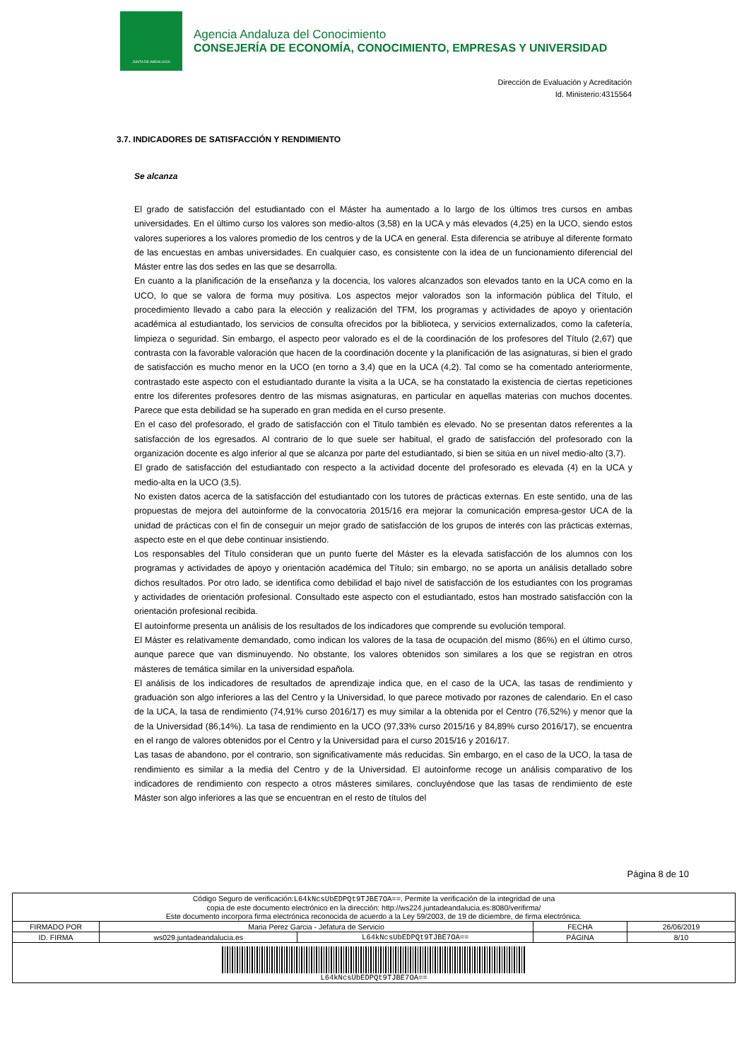JUNTA DE ANDALUCIA
Agencia Andaluza del Conocimiento
CONSEJERÍA DE ECONOMÍA, CONOCIMIENTO, EMPRESAS Y UNIVERSIDAD
Dirección de Evaluación y Acreditación
Id. Ministerio:4315564
3.7. INDICADORES DE SATISFACCIÓN Y RENDIMIENTO
Se alcanza
El grado de satisfacción del estudiantado con el Máster ha aumentado a lo largo de los últimos tres cursos en ambas universidades. En el último curso los valores son medio-altos (3,58) en la UCA y más elevados (4,25) en la UCO, siendo estos valores superiores a los valores promedio de los centros y de la UCA en general. Esta diferencia se atribuye al diferente formato de las encuestas en ambas universidades. En cualquier caso, es consistente con la idea de un funcionamiento diferencial del Máster entre las dos sedes en las que se desarrolla.
En cuanto a la planificación de la enseñanza y la docencia, los valores alcanzados son elevados tanto en la UCA como en la UCO, lo que se valora de forma muy positiva. Los aspectos mejor valorados son la información pública del Título, el procedimiento llevado a cabo para la elección y realización del TFM, los programas y actividades de apoyo y orientación académica al estudiantado, los servicios de consulta ofrecidos por la biblioteca, y servicios externalizados, como la cafetería, limpieza o seguridad. Sin embargo, el aspecto peor valorado es el de la coordinación de los profesores del Título (2,67) que contrasta con la favorable valoración que hacen de la coordinación docente y la planificación de las asignaturas, si bien el grado de satisfacción es mucho menor en la UCO (en torno a 3,4) que en la UCA (4,2). Tal como se ha comentado anteriormente, contrastado este aspecto con el estudiantado durante la visita a la UCA, se ha constatado la existencia de ciertas repeticiones entre los diferentes profesores dentro de las mismas asignaturas, en particular en aquellas materias con muchos docentes. Parece que esta debilidad se ha superado en gran medida en el curso presente.
En el caso del profesorado, el grado de satisfacción con el Titulo también es elevado. No se presentan datos referentes a la satisfacción de los egresados. Al contrario de lo que suele ser habitual, el grado de satisfacción del profesorado con la organización docente es algo inferior al que se alcanza por parte del estudiantado, si bien se sitúa en un nivel medio-alto (3,7).
El grado de satisfacción del estudiantado con respecto a la actividad docente del profesorado es elevada (4) en la UCA y medio-alta en la UCO (3,5).
No existen datos acerca de la satisfacción del estudiantado con los tutores de prácticas externas. En este sentido, una de las propuestas de mejora del autoinforme de la convocatoria 2015/16 era mejorar la comunicación empresa-gestor UCA de la unidad de prácticas con el fin de conseguir un mejor grado de satisfacción de los grupos de interés con las prácticas externas, aspecto este en el que debe continuar insistiendo.
Los responsables del Título consideran que un punto fuerte del Máster es la elevada satisfacción de los alumnos con los programas y actividades de apoyo y orientación académica del Título; sin embargo, no se aporta un análisis detallado sobre dichos resultados. Por otro lado, se identifica como debilidad el bajo nivel de satisfacción de los estudiantes con los programas y actividades de orientación profesional. Consultado este aspecto con el estudiantado, estos han mostrado satisfacción con la orientación profesional recibida.
El autoinforme presenta un análisis de los resultados de los indicadores que comprende su evolución temporal.
El Máster es relativamente demandado, como indican los valores de la tasa de ocupación del mismo (86%) en el último curso, aunque parece que van disminuyendo. No obstante, los valores obtenidos son similares a los que se registran en otros másteres de temática similar en la universidad española.
El análisis de los indicadores de resultados de aprendizaje indica que, en el caso de la UCA, las tasas de rendimiento y graduación son algo inferiores a las del Centro y la Universidad, lo que parece motivado por razones de calendario. En el caso de la UCA, la tasa de rendimiento (74,91% curso 2016/17) es muy similar a la obtenida por el Centro (76,52%) y menor que la de la Universidad (86,14%). La tasa de rendimiento en la UCO (97,33% curso 2015/16 y 84,89% curso 2016/17), se encuentra en el rango de valores obtenidos por el Centro y la Universidad para el curso 2015/16 y 2016/17.
Las tasas de abandono, por el contrario, son significativamente más reducidas. Sin embargo, en el caso de la UCO, la tasa de rendimiento es similar a la media del Centro y de la Universidad. El autoinforme recoge un análisis comparativo de los indicadores de rendimiento con respecto a otros másteres similares, concluyéndose que las tasas de rendimiento de este Máster son algo inferiores a las que se encuentran en el resto de títulos del
Página 8 de 10
| Código Seguro de verificación: L64kNcsUbEDPQt9TJBE7OA== . Permite la verificación de la integridad de una copia de este documento electrónico en la dirección: http://ws224.juntadeandalucia.es:8080/verifirma/ Este documento incorpora firma electrónica reconocida de acuerdo a la Ley 59/2003, de 19 de diciembre, de firma electrónica. | | | | |
| FIRMADO POR | Maria Perez Garcia - Jefatura de Servicio | | FECHA | 26/06/2019 |
| ID. FIRMA | ws029.juntadeandalucia.es | L64kNcsUbEDPQt9TJBE7OA== | PÁGINA | 8/10 |
| L64kNcsUbEDPQt9TJBE7OA== | | | | |